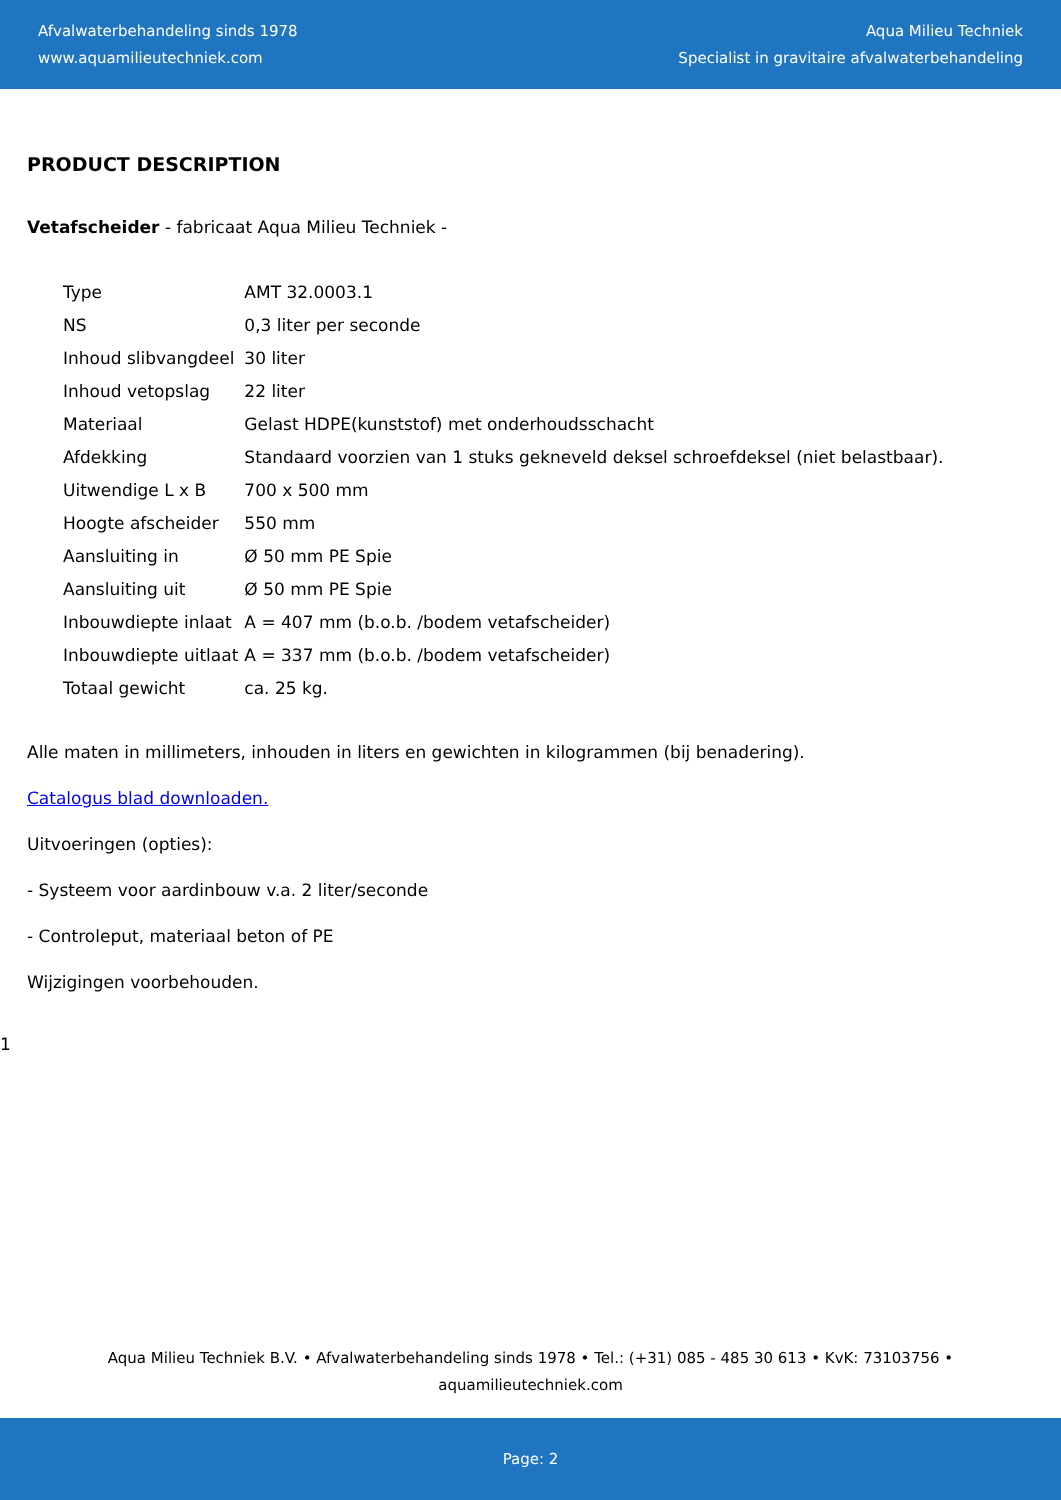Afvalwaterbehandeling sinds 1978
www.aquamilieutechniek.com
Aqua Milieu Techniek
Specialist in gravitaire afvalwaterbehandeling
PRODUCT DESCRIPTION
Vetafscheider - fabricaat Aqua Milieu Techniek -
| Type | AMT 32.0003.1 |
| NS | 0,3 liter per seconde |
| Inhoud slibvangdeel | 30 liter |
| Inhoud vetopslag | 22 liter |
| Materiaal | Gelast HDPE(kunststof) met onderhoudsschacht |
| Afdekking | Standaard voorzien van 1 stuks gekneveld deksel schroefdeksel (niet belastbaar). |
| Uitwendige L x B | 700 x 500 mm |
| Hoogte afscheider | 550 mm |
| Aansluiting in | Ø 50 mm PE Spie |
| Aansluiting uit | Ø 50 mm PE Spie |
| Inbouwdiepte inlaat | A = 407 mm (b.o.b. /bodem vetafscheider) |
| Inbouwdiepte uitlaat | A = 337 mm (b.o.b. /bodem vetafscheider) |
| Totaal gewicht | ca. 25 kg. |
Alle maten in millimeters, inhouden in liters en gewichten in kilogrammen (bij benadering).
Catalogus blad downloaden.
Uitvoeringen (opties):
- Systeem voor aardinbouw v.a. 2 liter/seconde
- Controleput, materiaal beton of PE
Wijzigingen voorbehouden.
1
Aqua Milieu Techniek B.V. • Afvalwaterbehandeling sinds 1978 • Tel.: (+31) 085 - 485 30 613 • KvK: 73103756 •
aquamilieutechniek.com
Page: 2